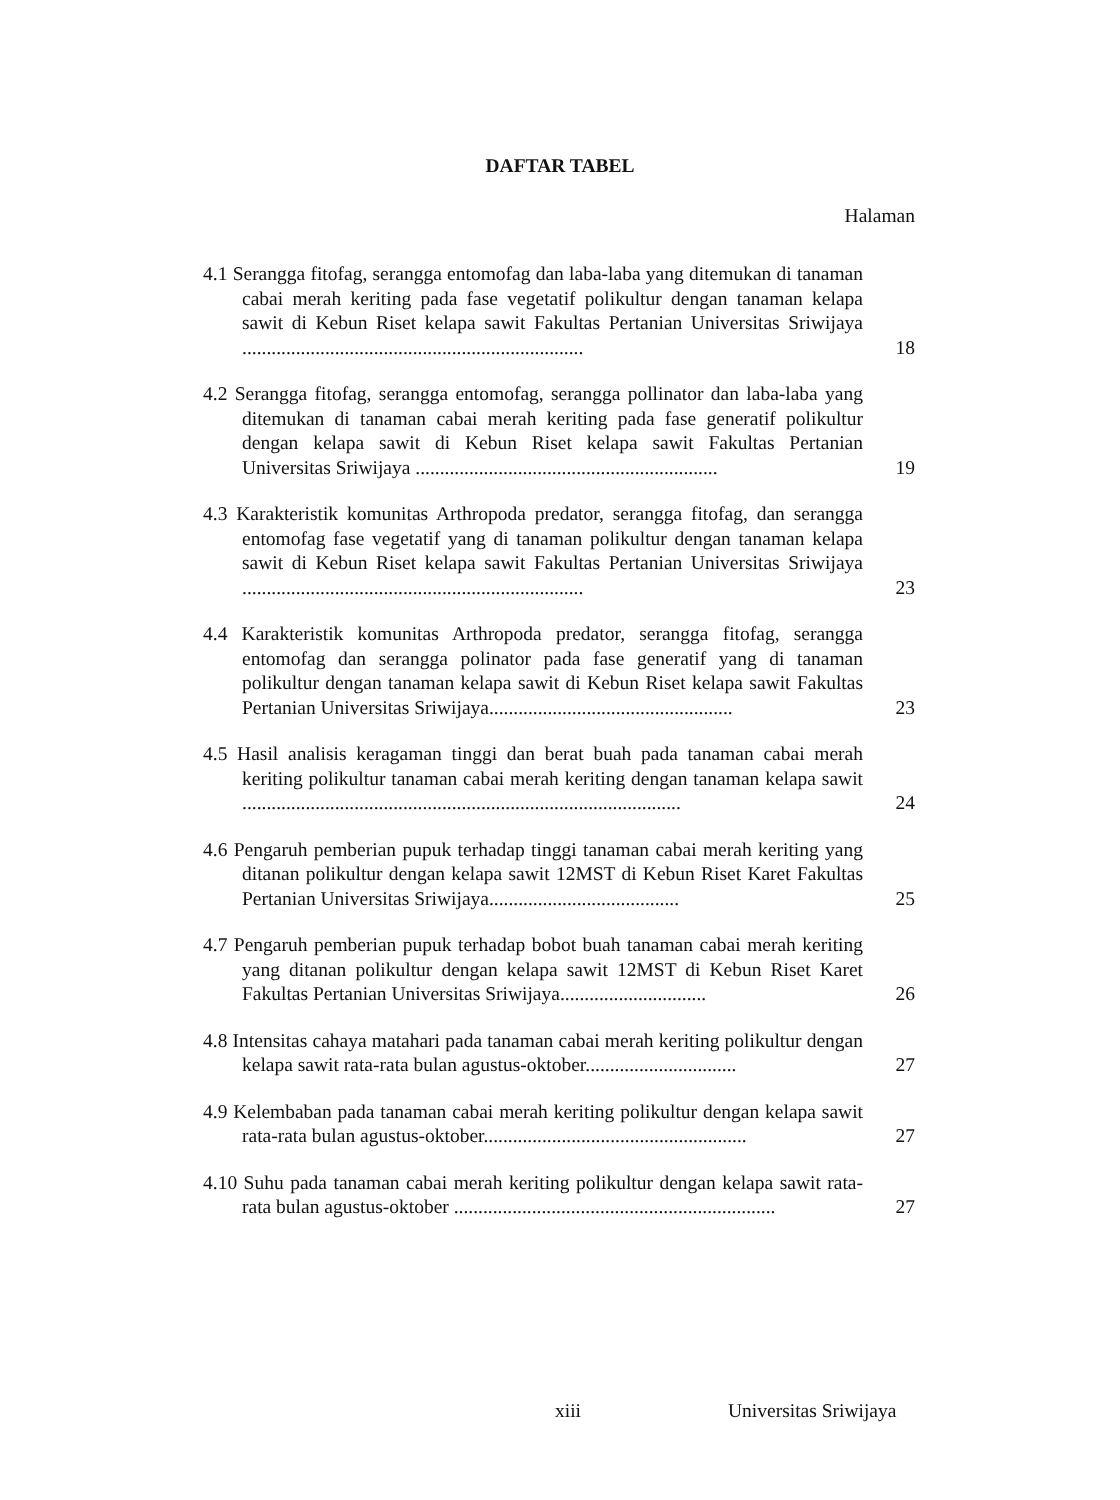DAFTAR TABEL
Halaman
4.1 Serangga fitofag, serangga entomofag dan laba-laba yang ditemukan di tanaman cabai merah keriting pada fase vegetatif polikultur dengan tanaman kelapa sawit di Kebun Riset kelapa sawit Fakultas Pertanian Universitas Sriwijaya ......................................................................
18
4.2 Serangga fitofag, serangga entomofag, serangga pollinator dan laba-laba yang ditemukan di tanaman cabai merah keriting pada fase generatif polikultur dengan kelapa sawit di Kebun Riset kelapa sawit Fakultas Pertanian Universitas Sriwijaya ..............................................................
19
4.3 Karakteristik komunitas Arthropoda predator, serangga fitofag, dan serangga entomofag fase vegetatif yang di tanaman polikultur dengan tanaman kelapa sawit di Kebun Riset kelapa sawit Fakultas Pertanian Universitas Sriwijaya ......................................................................
23
4.4 Karakteristik komunitas Arthropoda predator, serangga fitofag, serangga entomofag dan serangga polinator pada fase generatif yang di tanaman polikultur dengan tanaman kelapa sawit di Kebun Riset kelapa sawit Fakultas Pertanian Universitas Sriwijaya..................................................
23
4.5 Hasil analisis keragaman tinggi dan berat buah pada tanaman cabai merah keriting polikultur tanaman cabai merah keriting dengan tanaman kelapa sawit ..........................................................................................
24
4.6 Pengaruh pemberian pupuk terhadap tinggi tanaman cabai merah keriting yang ditanan polikultur dengan kelapa sawit 12MST di Kebun Riset Karet Fakultas Pertanian Universitas Sriwijaya.......................................
25
4.7 Pengaruh pemberian pupuk terhadap bobot buah tanaman cabai merah keriting yang ditanan polikultur dengan kelapa sawit 12MST di Kebun Riset Karet Fakultas Pertanian Universitas Sriwijaya..............................
26
4.8 Intensitas cahaya matahari pada tanaman cabai merah keriting polikultur dengan kelapa sawit rata-rata bulan agustus-oktober...............................
27
4.9 Kelembaban pada tanaman cabai merah keriting polikultur dengan kelapa sawit rata-rata bulan agustus-oktober......................................................
27
4.10 Suhu pada tanaman cabai merah keriting polikultur dengan kelapa sawit rata-rata bulan agustus-oktober ..................................................................
27
xiii Universitas Sriwijaya